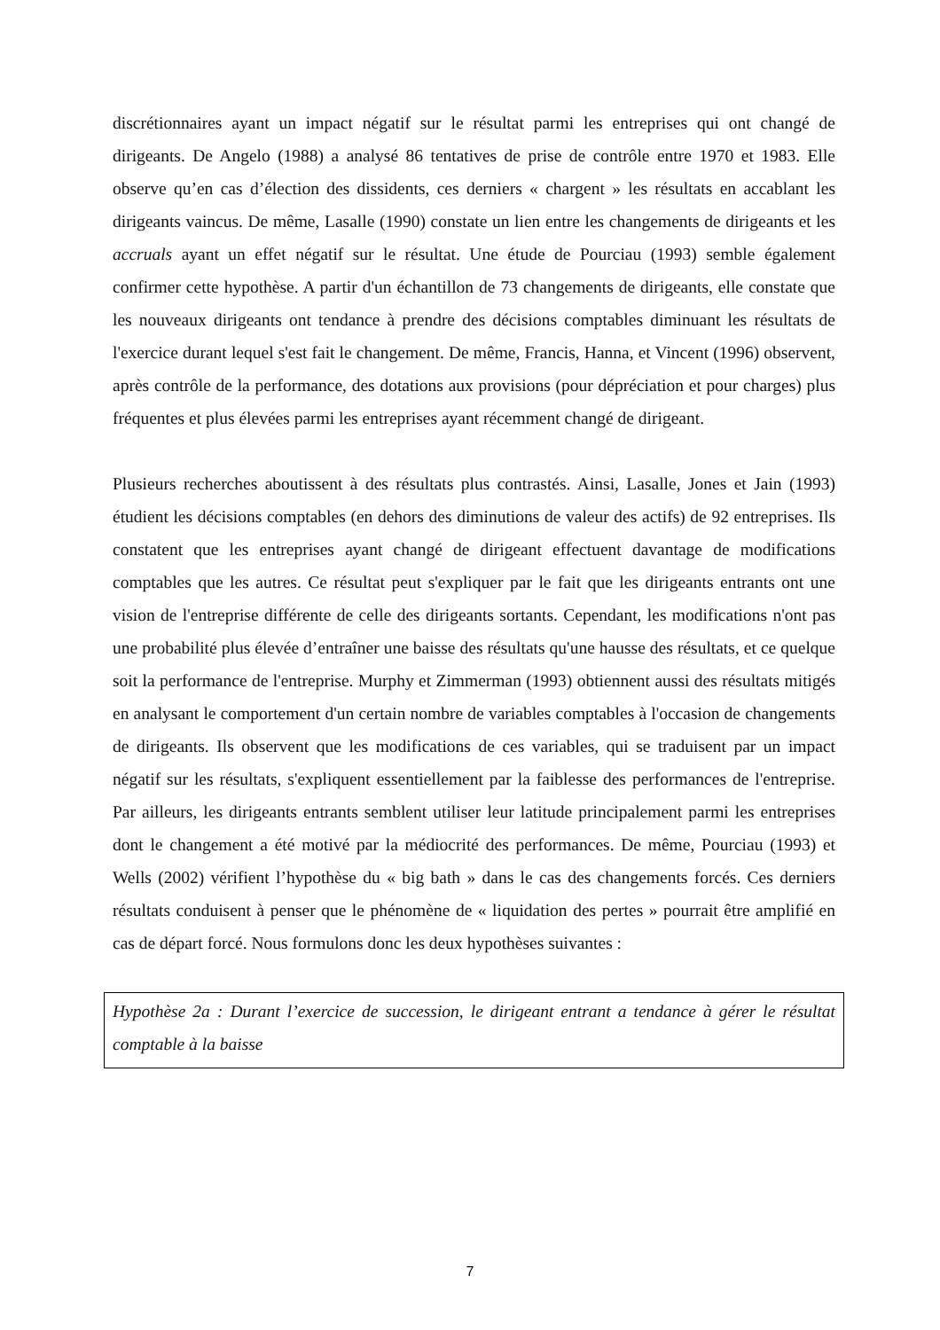discrétionnaires ayant un impact négatif sur le résultat parmi les entreprises qui ont changé de dirigeants. De Angelo (1988) a analysé 86 tentatives de prise de contrôle entre 1970 et 1983. Elle observe qu’en cas d’élection des dissidents, ces derniers « chargent » les résultats en accablant les dirigeants vaincus. De même, Lasalle (1990) constate un lien entre les changements de dirigeants et les accruals ayant un effet négatif sur le résultat. Une étude de Pourciau (1993) semble également confirmer cette hypothèse. A partir d'un échantillon de 73 changements de dirigeants, elle constate que les nouveaux dirigeants ont tendance à prendre des décisions comptables diminuant les résultats de l'exercice durant lequel s'est fait le changement. De même, Francis, Hanna, et Vincent (1996) observent, après contrôle de la performance, des dotations aux provisions (pour dépréciation et pour charges) plus fréquentes et plus élevées parmi les entreprises ayant récemment changé de dirigeant.
Plusieurs recherches aboutissent à des résultats plus contrastés. Ainsi, Lasalle, Jones et Jain (1993) étudient les décisions comptables (en dehors des diminutions de valeur des actifs) de 92 entreprises. Ils constatent que les entreprises ayant changé de dirigeant effectuent davantage de modifications comptables que les autres. Ce résultat peut s'expliquer par le fait que les dirigeants entrants ont une vision de l'entreprise différente de celle des dirigeants sortants. Cependant, les modifications n'ont pas une probabilité plus élevée d’entraîner une baisse des résultats qu'une hausse des résultats, et ce quelque soit la performance de l'entreprise. Murphy et Zimmerman (1993) obtiennent aussi des résultats mitigés en analysant le comportement d'un certain nombre de variables comptables à l'occasion de changements de dirigeants. Ils observent que les modifications de ces variables, qui se traduisent par un impact négatif sur les résultats, s'expliquent essentiellement par la faiblesse des performances de l'entreprise. Par ailleurs, les dirigeants entrants semblent utiliser leur latitude principalement parmi les entreprises dont le changement a été motivé par la médiocrité des performances. De même, Pourciau (1993) et Wells (2002) vérifient l’hypothèse du « big bath » dans le cas des changements forcés. Ces derniers résultats conduisent à penser que le phénomène de « liquidation des pertes » pourrait être amplifié en cas de départ forcé. Nous formulons donc les deux hypothèses suivantes :
Hypothèse 2a : Durant l’exercice de succession, le dirigeant entrant a tendance à gérer le résultat comptable à la baisse
7